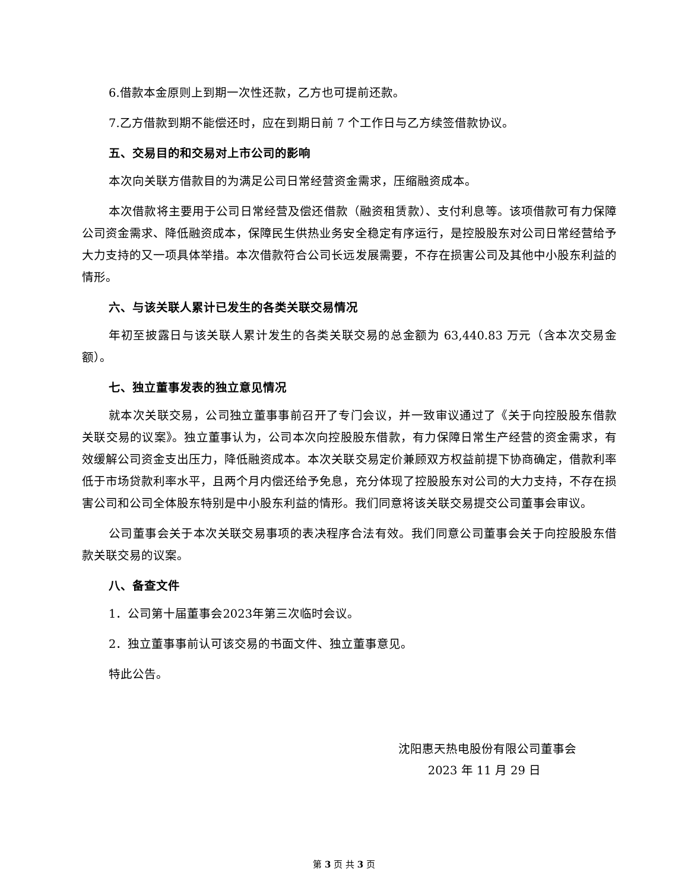6.借款本金原则上到期一次性还款，乙方也可提前还款。
7.乙方借款到期不能偿还时，应在到期日前 7 个工作日与乙方续签借款协议。
五、交易目的和交易对上市公司的影响
本次向关联方借款目的为满足公司日常经营资金需求，压缩融资成本。
本次借款将主要用于公司日常经营及偿还借款（融资租赁款）、支付利息等。该项借款可有力保障公司资金需求、降低融资成本，保障民生供热业务安全稳定有序运行，是控股股东对公司日常经营给予大力支持的又一项具体举措。本次借款符合公司长远发展需要，不存在损害公司及其他中小股东利益的情形。
六、与该关联人累计已发生的各类关联交易情况
年初至披露日与该关联人累计发生的各类关联交易的总金额为 63,440.83 万元（含本次交易金额）。
七、独立董事发表的独立意见情况
就本次关联交易，公司独立董事事前召开了专门会议，并一致审议通过了《关于向控股股东借款关联交易的议案》。独立董事认为，公司本次向控股股东借款，有力保障日常生产经营的资金需求，有效缓解公司资金支出压力，降低融资成本。本次关联交易定价兼顾双方权益前提下协商确定，借款利率低于市场贷款利率水平，且两个月内偿还给予免息，充分体现了控股股东对公司的大力支持，不存在损害公司和公司全体股东特别是中小股东利益的情形。我们同意将该关联交易提交公司董事会审议。
公司董事会关于本次关联交易事项的表决程序合法有效。我们同意公司董事会关于向控股股东借款关联交易的议案。
八、备查文件
1．公司第十届董事会2023年第三次临时会议。
2．独立董事事前认可该交易的书面文件、独立董事意见。
特此公告。
沈阳惠天热电股份有限公司董事会
2023 年 11 月 29 日
第 3 页 共 3 页